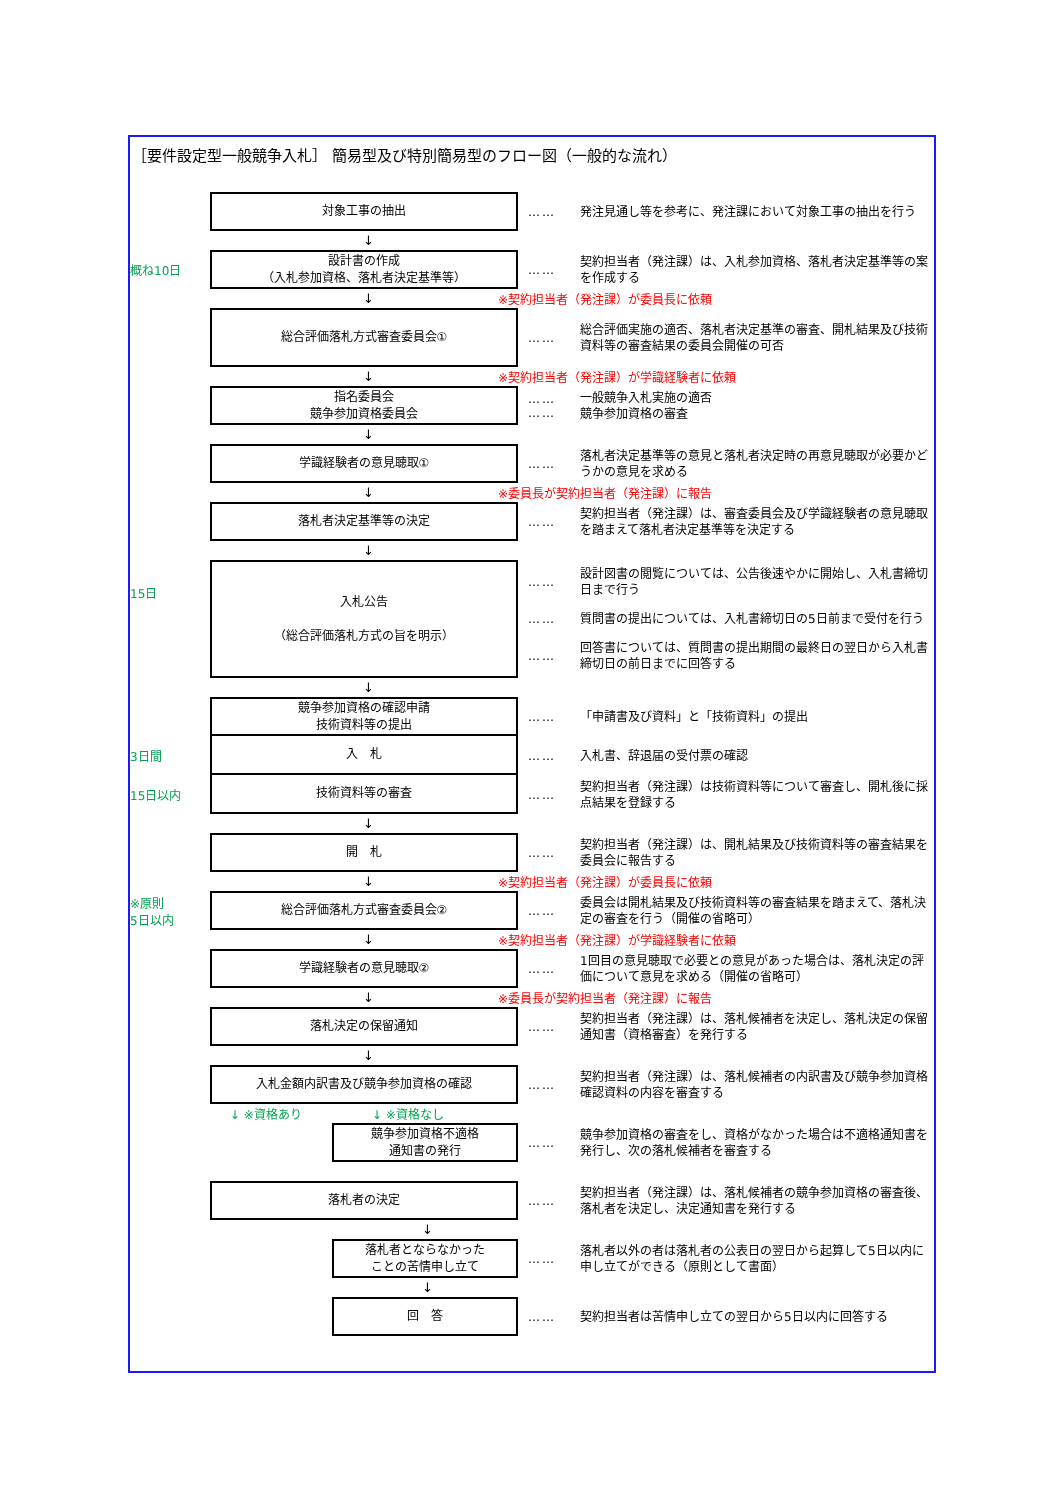［要件設定型一般競争入札］ 簡易型及び特別簡易型のフロー図（一般的な流れ）
対象工事の抽出
……
発注見通し等を参考に、発注課において対象工事の抽出を行う
↓
概ね10日
設計書の作成
（入札参加資格、落札者決定基準等）
……
契約担当者（発注課）は、入札参加資格、落札者決定基準等の案を作成する
↓ ※契約担当者（発注課）が委員長に依頼
総合評価落札方式審査委員会①
……
総合評価実施の適否、落札者決定基準の審査、開札結果及び技術資料等の審査結果の委員会開催の可否
↓ ※契約担当者（発注課）が学識経験者に依頼
指名委員会
競争参加資格委員会
……
……
一般競争入札実施の適否
競争参加資格の審査
↓
学識経験者の意見聴取①
……
落札者決定基準等の意見と落札者決定時の再意見聴取が必要かどうかの意見を求める
↓ ※委員長が契約担当者（発注課）に報告
落札者決定基準等の決定
……
契約担当者（発注課）は、審査委員会及び学識経験者の意見聴取を踏まえて落札者決定基準等を決定する
↓
15日
入札公告
（総合評価落札方式の旨を明示）
……
設計図書の閲覧については、公告後速やかに開始し、入札書締切日まで行う
……
質問書の提出については、入札書締切日の5日前まで受付を行う
……
回答書については、質問書の提出期間の最終日の翌日から入札書締切日の前日までに回答する
↓
競争参加資格の確認申請
技術資料等の提出
……
「申請書及び資料」と「技術資料」の提出
3日間
入　札
……
入札書、辞退届の受付票の確認
15日以内
技術資料等の審査
……
契約担当者（発注課）は技術資料等について審査し、開札後に採点結果を登録する
↓
開　札
……
契約担当者（発注課）は、開札結果及び技術資料等の審査結果を委員会に報告する
↓ ※契約担当者（発注課）が委員長に依頼
※原則
5日以内
総合評価落札方式審査委員会②
……
委員会は開札結果及び技術資料等の審査結果を踏まえて、落札決定の審査を行う（開催の省略可）
↓ ※契約担当者（発注課）が学識経験者に依頼
学識経験者の意見聴取②
……
1回目の意見聴取で必要との意見があった場合は、落札決定の評価について意見を求める（開催の省略可）
↓ ※委員長が契約担当者（発注課）に報告
落札決定の保留通知
……
契約担当者（発注課）は、落札候補者を決定し、落札決定の保留通知書（資格審査）を発行する
↓
入札金額内訳書及び競争参加資格の確認
……
契約担当者（発注課）は、落札候補者の内訳書及び競争参加資格確認資料の内容を審査する
↓ ※資格あり ↓ ※資格なし
競争参加資格不適格
通知書の発行
……
競争参加資格の審査をし、資格がなかった場合は不適格通知書を発行し、次の落札候補者を審査する
落札者の決定
……
契約担当者（発注課）は、落札候補者の競争参加資格の審査後、落札者を決定し、決定通知書を発行する
↓
落札者とならなかった
ことの苦情申し立て
……
落札者以外の者は落札者の公表日の翌日から起算して5日以内に申し立てができる（原則として書面）
↓
回　答
……
契約担当者は苦情申し立ての翌日から5日以内に回答する